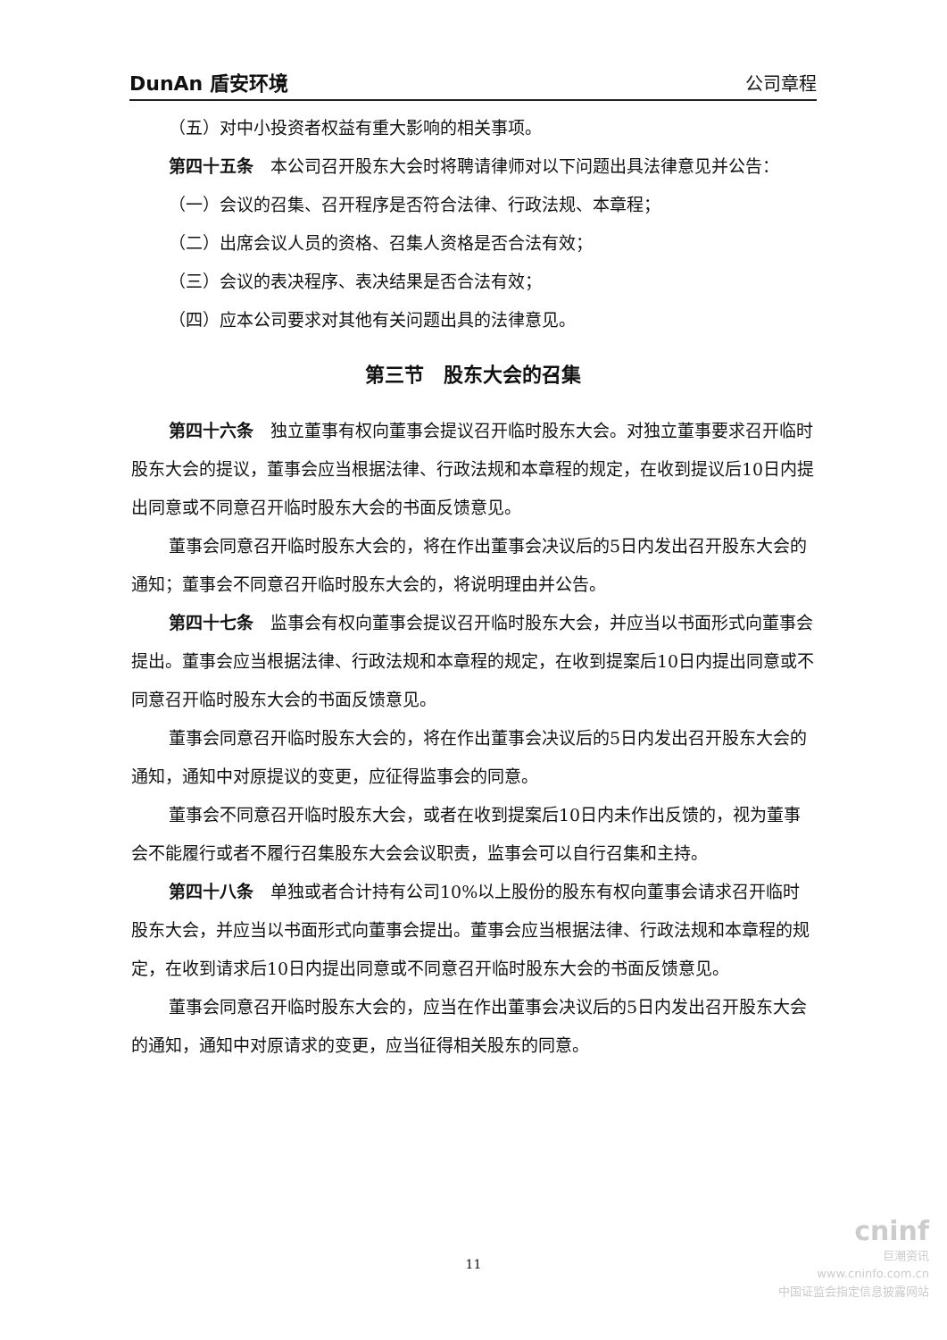DunAn 盾安环境 公司章程
（五）对中小投资者权益有重大影响的相关事项。
第四十五条　本公司召开股东大会时将聘请律师对以下问题出具法律意见并公告：
（一）会议的召集、召开程序是否符合法律、行政法规、本章程；
（二）出席会议人员的资格、召集人资格是否合法有效；
（三）会议的表决程序、表决结果是否合法有效；
（四）应本公司要求对其他有关问题出具的法律意见。
第三节　股东大会的召集
第四十六条　独立董事有权向董事会提议召开临时股东大会。对独立董事要求召开临时股东大会的提议，董事会应当根据法律、行政法规和本章程的规定，在收到提议后10日内提出同意或不同意召开临时股东大会的书面反馈意见。
董事会同意召开临时股东大会的，将在作出董事会决议后的5日内发出召开股东大会的通知；董事会不同意召开临时股东大会的，将说明理由并公告。
第四十七条　监事会有权向董事会提议召开临时股东大会，并应当以书面形式向董事会提出。董事会应当根据法律、行政法规和本章程的规定，在收到提案后10日内提出同意或不同意召开临时股东大会的书面反馈意见。
董事会同意召开临时股东大会的，将在作出董事会决议后的5日内发出召开股东大会的通知，通知中对原提议的变更，应征得监事会的同意。
董事会不同意召开临时股东大会，或者在收到提案后10日内未作出反馈的，视为董事会不能履行或者不履行召集股东大会会议职责，监事会可以自行召集和主持。
第四十八条　单独或者合计持有公司10%以上股份的股东有权向董事会请求召开临时股东大会，并应当以书面形式向董事会提出。董事会应当根据法律、行政法规和本章程的规定，在收到请求后10日内提出同意或不同意召开临时股东大会的书面反馈意见。
董事会同意召开临时股东大会的，应当在作出董事会决议后的5日内发出召开股东大会的通知，通知中对原请求的变更，应当征得相关股东的同意。
11
cninf
巨潮资讯
www.cninfo.com.cn
中国证监会指定信息披露网站